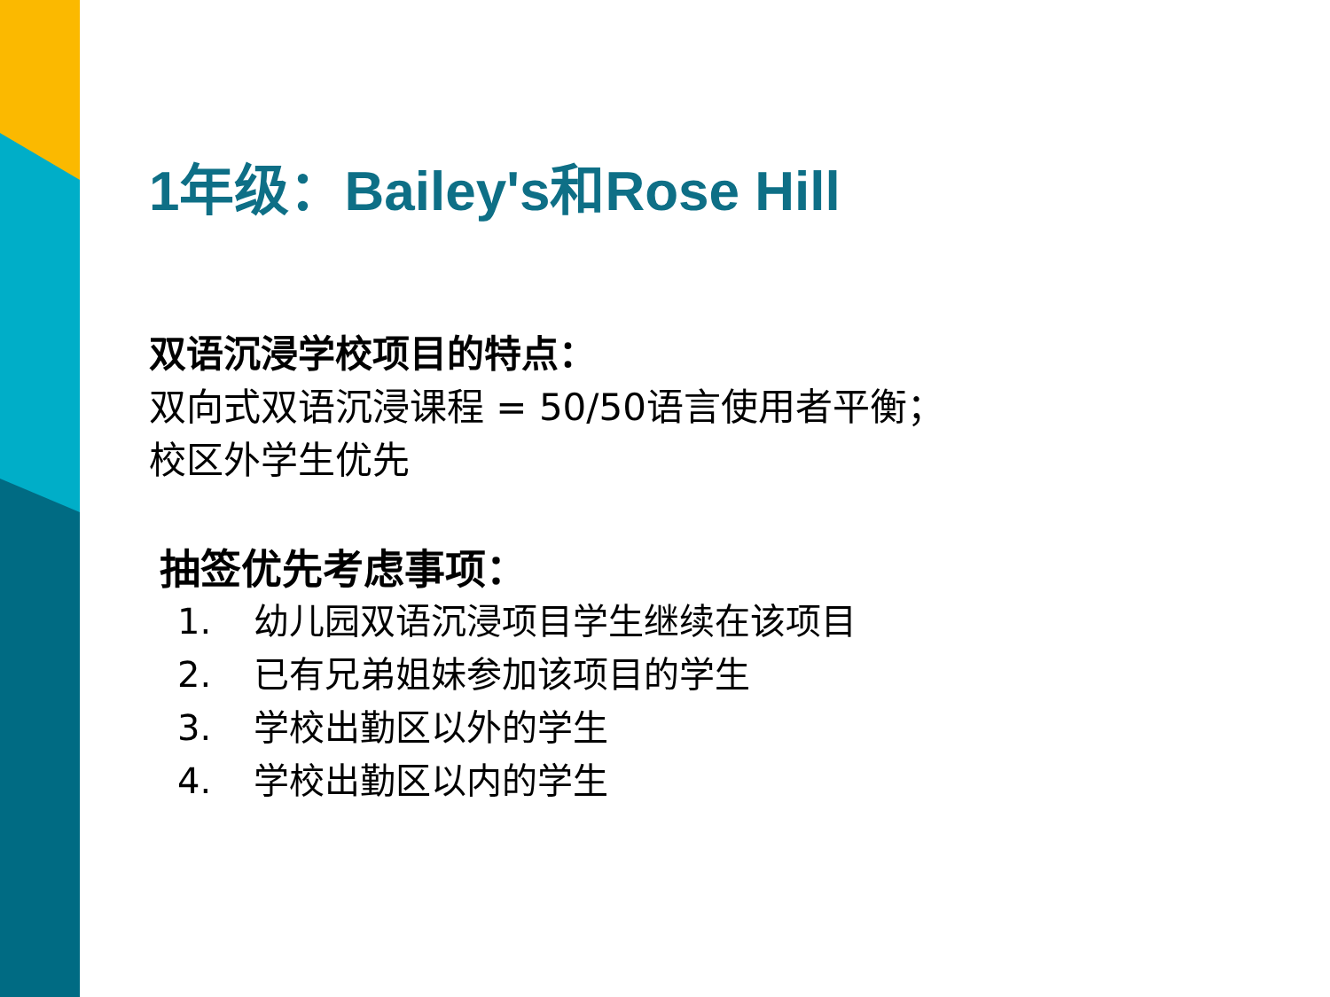1年级：Bailey's和Rose Hill
双语沉浸学校项目的特点：
双向式双语沉浸课程 = 50/50语言使用者平衡；
校区外学生优先
抽签优先考虑事项：
1. 幼儿园双语沉浸项目学生继续在该项目
2. 已有兄弟姐妹参加该项目的学生
3. 学校出勤区以外的学生
4. 学校出勤区以内的学生